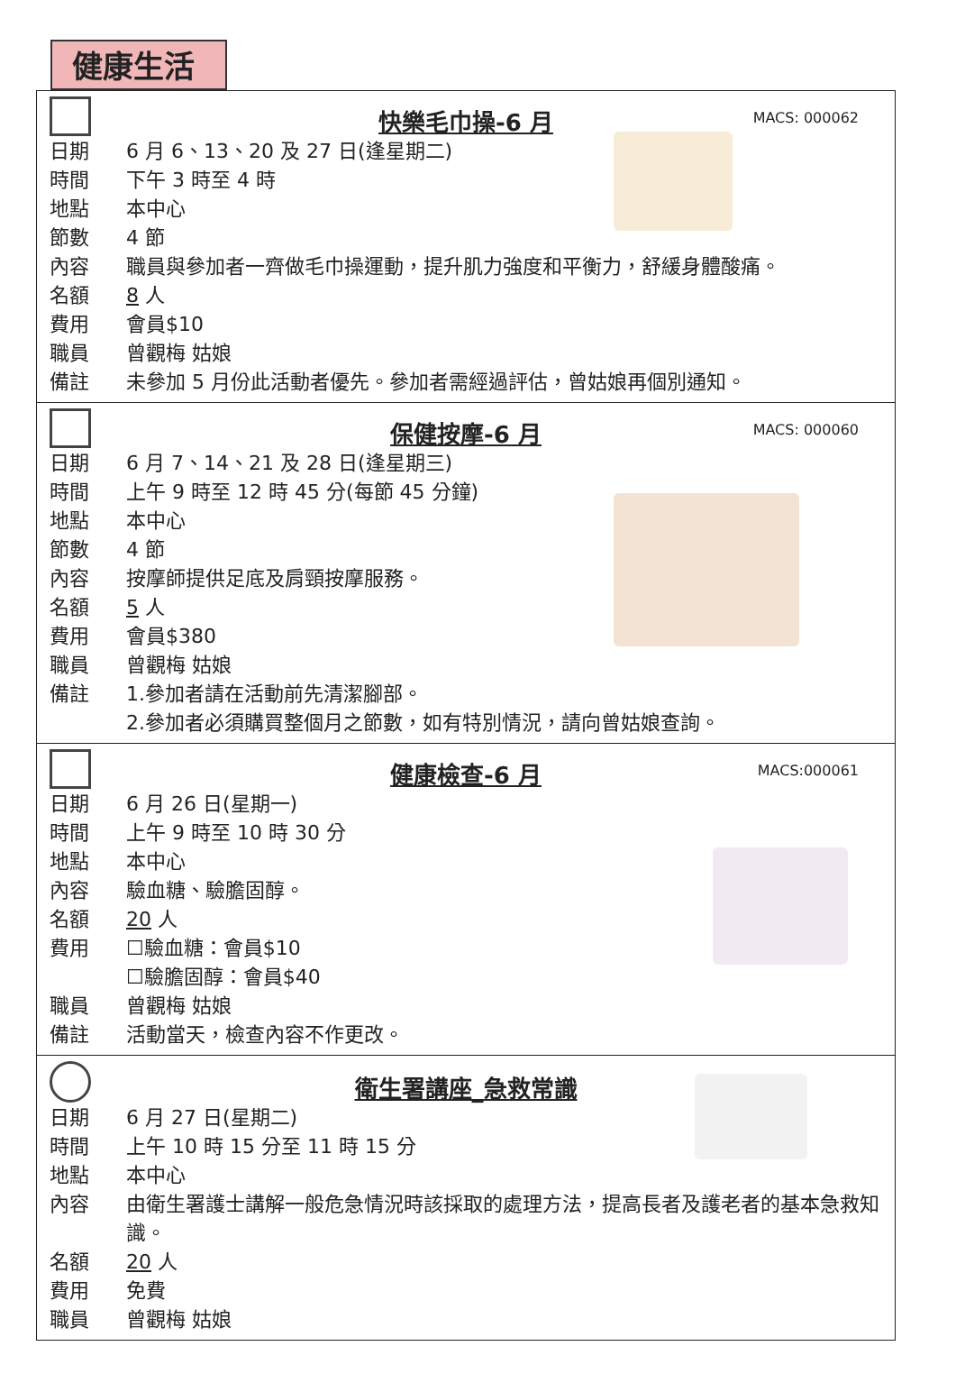健康生活
快樂毛巾操-6 月
MACS: 000062
日期 6 月 6、13、20 及 27 日(逢星期二)
時間 下午 3 時至 4 時
地點 本中心
節數 4 節
內容 職員與參加者一齊做毛巾操運動，提升肌力強度和平衡力，舒緩身體酸痛。
名額 8 人
費用 會員$10
職員 曾觀梅 姑娘
備註 未參加 5 月份此活動者優先。參加者需經過評估，曾姑娘再個別通知。
保健按摩-6 月
MACS: 000060
日期 6 月 7、14、21 及 28 日(逢星期三)
時間 上午 9 時至 12 時 45 分(每節 45 分鐘)
地點 本中心
節數 4 節
內容 按摩師提供足底及肩頸按摩服務。
名額 5 人
費用 會員$380
職員 曾觀梅 姑娘
備註 1.參加者請在活動前先清潔腳部。
2.參加者必須購買整個月之節數，如有特別情況，請向曾姑娘查詢。
健康檢查-6 月
MACS:000061
日期 6 月 26 日(星期一)
時間 上午 9 時至 10 時 30 分
地點 本中心
內容 驗血糖、驗膽固醇。
名額 20 人
費用 ☐驗血糖：會員$10
☐驗膽固醇：會員$40
職員 曾觀梅 姑娘
備註 活動當天，檢查內容不作更改。
衛生署講座_急救常識
日期 6 月 27 日(星期二)
時間 上午 10 時 15 分至 11 時 15 分
地點 本中心
內容 由衛生署護士講解一般危急情況時該採取的處理方法，提高長者及護老者的基本急救知識。
名額 20 人
費用 免費
職員 曾觀梅 姑娘